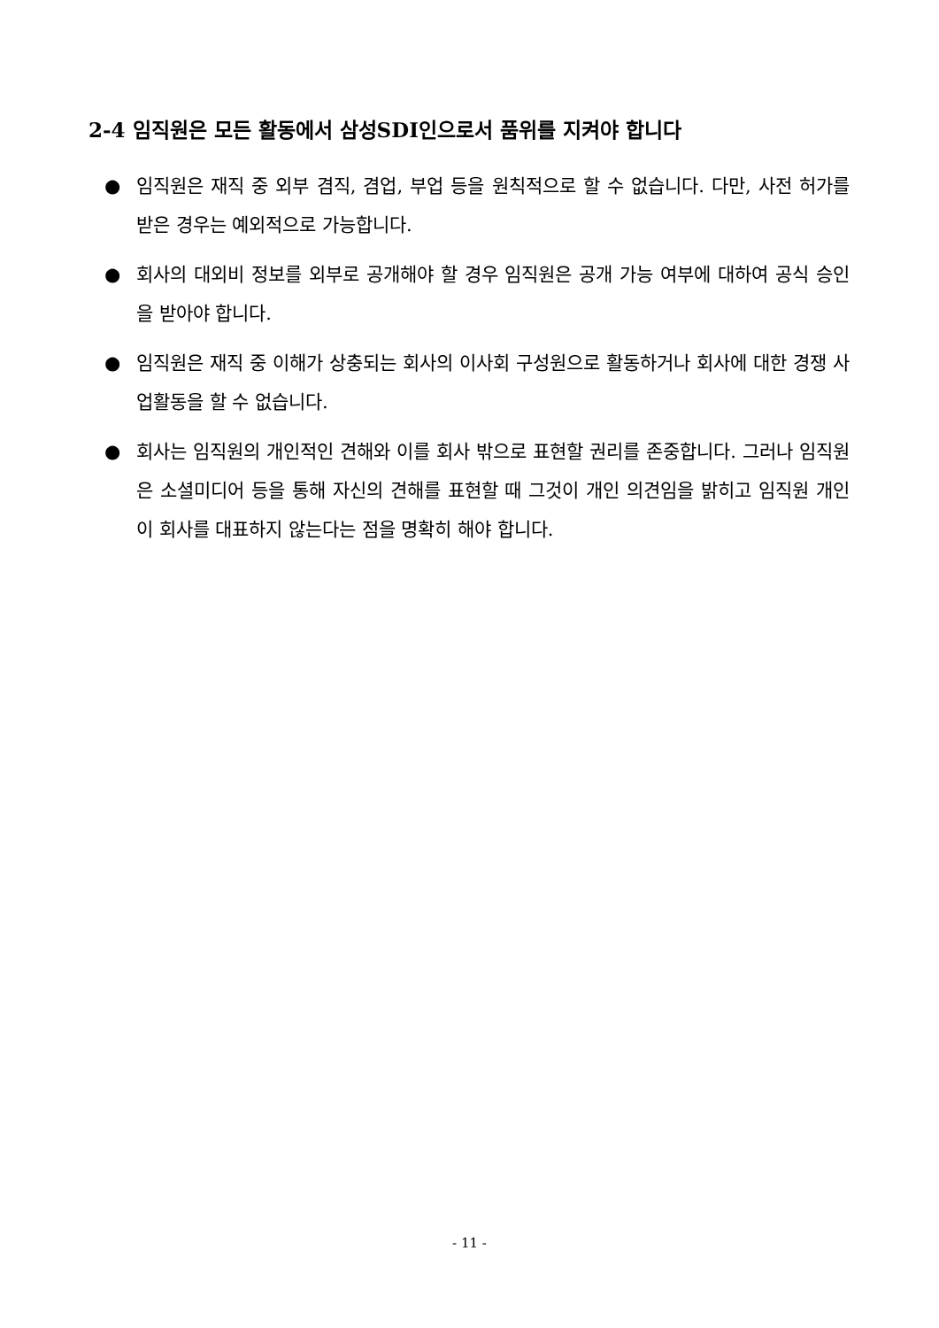2-4 임직원은 모든 활동에서 삼성SDI인으로서 품위를 지켜야 합니다
● 임직원은 재직 중 외부 겸직, 겸업, 부업 등을 원칙적으로 할 수 없습니다. 다만, 사전 허가를 받은 경우는 예외적으로 가능합니다.
● 회사의 대외비 정보를 외부로 공개해야 할 경우 임직원은 공개 가능 여부에 대하여 공식 승인을 받아야 합니다.
● 임직원은 재직 중 이해가 상충되는 회사의 이사회 구성원으로 활동하거나 회사에 대한 경쟁 사업활동을 할 수 없습니다.
● 회사는 임직원의 개인적인 견해와 이를 회사 밖으로 표현할 권리를 존중합니다. 그러나 임직원은 소셜미디어 등을 통해 자신의 견해를 표현할 때 그것이 개인 의견임을 밝히고 임직원 개인이 회사를 대표하지 않는다는 점을 명확히 해야 합니다.
- 11 -